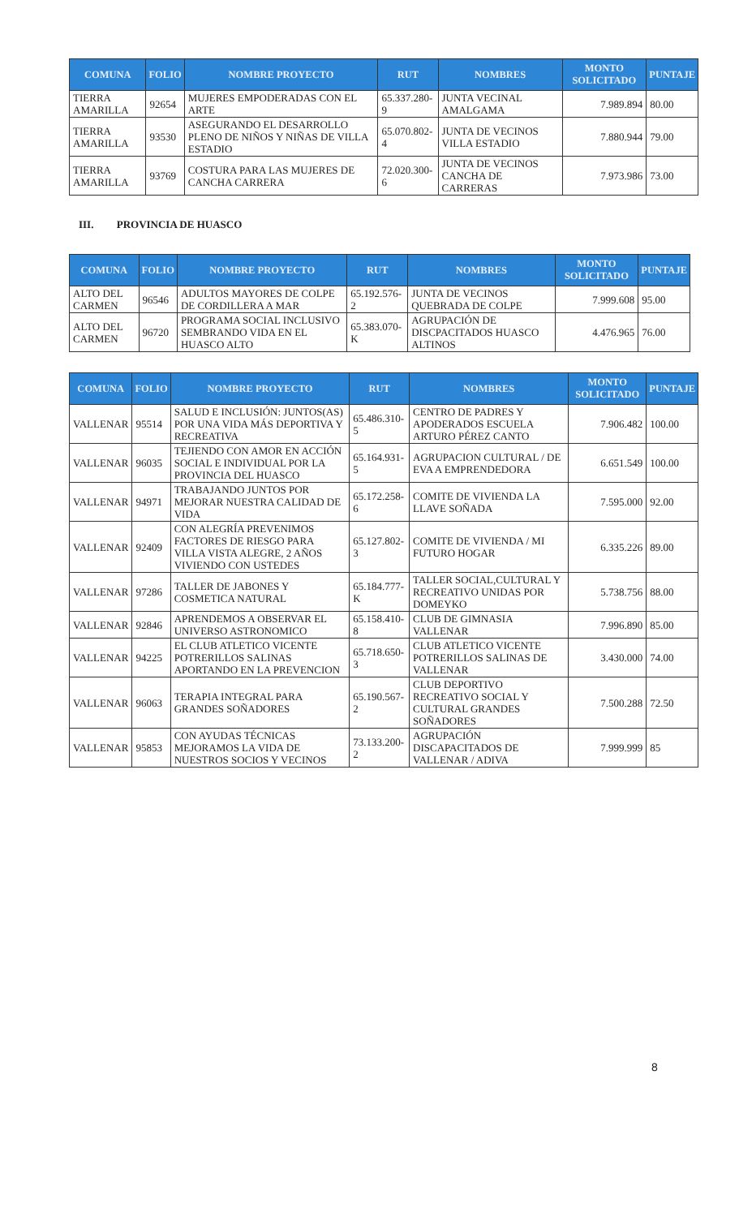| COMUNA | FOLIO | NOMBRE PROYECTO | RUT | NOMBRES | MONTO SOLICITADO | PUNTAJE |
| --- | --- | --- | --- | --- | --- | --- |
| TIERRA AMARILLA | 92654 | MUJERES EMPODERADAS CON EL ARTE | 65.337.280-9 | JUNTA VECINAL AMALGAMA | 7.989.894 | 80.00 |
| TIERRA AMARILLA | 93530 | ASEGURANDO EL DESARROLLO PLENO DE NIÑOS Y NIÑAS DE VILLA ESTADIO | 65.070.802-4 | JUNTA DE VECINOS VILLA ESTADIO | 7.880.944 | 79.00 |
| TIERRA AMARILLA | 93769 | COSTURA PARA LAS MUJERES DE CANCHA CARRERA | 72.020.300-6 | JUNTA DE VECINOS CANCHA DE CARRERAS | 7.973.986 | 73.00 |
III. PROVINCIA DE HUASCO
| COMUNA | FOLIO | NOMBRE PROYECTO | RUT | NOMBRES | MONTO SOLICITADO | PUNTAJE |
| --- | --- | --- | --- | --- | --- | --- |
| ALTO DEL CARMEN | 96546 | ADULTOS MAYORES DE COLPE DE CORDILLERA A MAR | 65.192.576-2 | JUNTA DE VECINOS QUEBRADA DE COLPE | 7.999.608 | 95.00 |
| ALTO DEL CARMEN | 96720 | PROGRAMA SOCIAL INCLUSIVO SEMBRANDO VIDA EN EL HUASCO ALTO | 65.383.070-K | AGRUPACIÓN DE DISCPACITADOS HUASCO ALTINOS | 4.476.965 | 76.00 |
| COMUNA | FOLIO | NOMBRE PROYECTO | RUT | NOMBRES | MONTO SOLICITADO | PUNTAJE |
| --- | --- | --- | --- | --- | --- | --- |
| VALLENAR | 95514 | SALUD E INCLUSIÓN: JUNTOS(AS) POR UNA VIDA MÁS DEPORTIVA Y RECREATIVA | 65.486.310-5 | CENTRO DE PADRES Y APODERADOS ESCUELA ARTURO PÉREZ CANTO | 7.906.482 | 100.00 |
| VALLENAR | 96035 | TEJIENDO CON AMOR EN ACCIÓN SOCIAL E INDIVIDUAL POR LA PROVINCIA DEL HUASCO | 65.164.931-5 | AGRUPACION CULTURAL / DE EVA A EMPRENDEDORA | 6.651.549 | 100.00 |
| VALLENAR | 94971 | TRABAJANDO JUNTOS POR MEJORAR NUESTRA CALIDAD DE VIDA | 65.172.258-6 | COMITE DE VIVIENDA LA LLAVE SOÑADA | 7.595.000 | 92.00 |
| VALLENAR | 92409 | CON ALEGRÍA PREVENIMOS FACTORES DE RIESGO PARA VILLA VISTA ALEGRE, 2 AÑOS VIVIENDO CON USTEDES | 65.127.802-3 | COMITE DE VIVIENDA / MI FUTURO HOGAR | 6.335.226 | 89.00 |
| VALLENAR | 97286 | TALLER DE JABONES Y COSMETICA NATURAL | 65.184.777-K | TALLER SOCIAL,CULTURAL Y RECREATIVO UNIDAS POR DOMEYKO | 5.738.756 | 88.00 |
| VALLENAR | 92846 | APRENDEMOS A OBSERVAR EL UNIVERSO ASTRONOMICO | 65.158.410-8 | CLUB DE GIMNASIA VALLENAR | 7.996.890 | 85.00 |
| VALLENAR | 94225 | EL CLUB ATLETICO VICENTE POTRERILLOS SALINAS APORTANDO EN LA PREVENCION | 65.718.650-3 | CLUB ATLETICO VICENTE POTRERILLOS SALINAS DE VALLENAR | 3.430.000 | 74.00 |
| VALLENAR | 96063 | TERAPIA INTEGRAL PARA GRANDES SOÑADORES | 65.190.567-2 | CLUB DEPORTIVO RECREATIVO SOCIAL Y CULTURAL GRANDES SOÑADORES | 7.500.288 | 72.50 |
| VALLENAR | 95853 | CON AYUDAS TÉCNICAS MEJORAMOS LA VIDA DE NUESTROS SOCIOS Y VECINOS | 73.133.200-2 | AGRUPACIÓN DISCAPACITADOS DE VALLENAR / ADIVA | 7.999.999 | 85 |
8